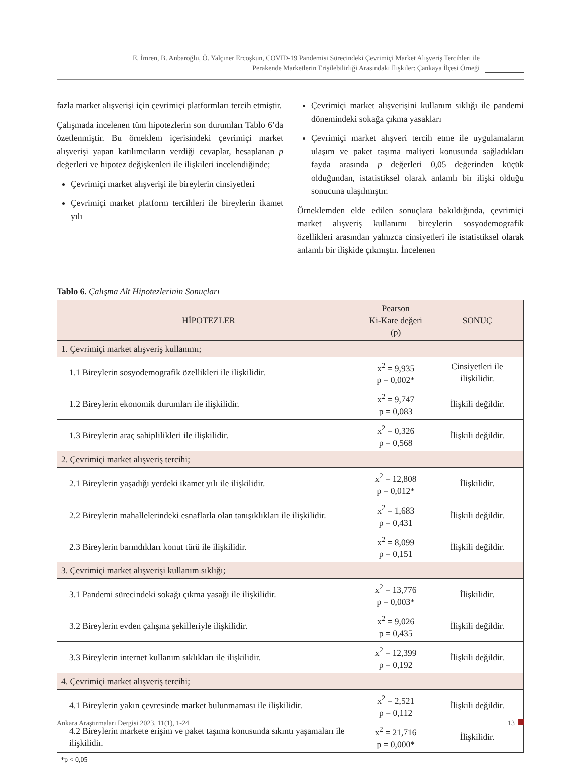E. İmren, B. Anbaroğlu, Ö. Yalçıner Ercoşkun, COVID-19 Pandemisi Sürecindeki Çevrimiçi Market Alışveriş Tercihleri ile
Perakende Marketlerin Erişilebilirliği Arasındaki İlişkiler: Çankaya İlçesi Örneği
fazla market alışverişi için çevrimiçi platformları tercih etmiştir.
Çalışmada incelenen tüm hipotezlerin son durumları Tablo 6’da özetlenmiştir. Bu örneklem içerisindeki çevrimiçi market alışverişi yapan katılımcıların verdiği cevaplar, hesaplanan p değerleri ve hipotez değişkenleri ile ilişkileri incelendiğinde;
Çevrimiçi market alışverişi ile bireylerin cinsiyetleri
Çevrimiçi market platform tercihleri ile bireylerin ikamet yılı
Çevrimiçi market alışverişini kullanım sıklığı ile pandemi dönemindeki sokağa çıkma yasakları
Çevrimiçi market alışveri tercih etme ile uygulamaların ulaşım ve paket taşıma maliyeti konusunda sağladıkları fayda arasında p değerleri 0,05 değerinden küçük olduğundan, istatistiksel olarak anlamlı bir ilişki olduğu sonucuna ulaşılmıştır.
Örneklemden elde edilen sonuçlara bakıldığında, çevrimiçi market alışveriş kullanımı bireylerin sosyodemografik özellikleri arasından yalnızca cinsiyetleri ile istatistiksel olarak anlamlı bir ilişkide çıkmıştır. İncelenen
Tablo 6. Çalışma Alt Hipotezlerinin Sonuçları
| HİPOTEZLER | Pearson Ki-Kare değeri (p) | SONUÇ |
| --- | --- | --- |
| 1. Çevrimiçi market alışveriş kullanımı; | | |
| 1.1 Bireylerin sosyodemografik özellikleri ile ilişkilidir. | x<sup>2</sup> = 9,935 p = 0,002* | Cinsiyetleri ile ilişkilidir. |
| 1.2 Bireylerin ekonomik durumları ile ilişkilidir. | x<sup>2</sup> = 9,747 p = 0,083 | İlişkili değildir. |
| 1.3 Bireylerin araç sahiplilikleri ile ilişkilidir. | x<sup>2</sup> = 0,326 p = 0,568 | İlişkili değildir. |
| 2. Çevrimiçi market alışveriş tercihi; | | |
| 2.1 Bireylerin yaşadığı yerdeki ikamet yılı ile ilişkilidir. | x<sup>2</sup> = 12,808 p = 0,012* | İlişkilidir. |
| 2.2 Bireylerin mahallelerindeki esnaflarla olan tanışıklıkları ile ilişkilidir. | x<sup>2</sup> = 1,683 p = 0,431 | İlişkili değildir. |
| 2.3 Bireylerin barındıkları konut türü ile ilişkilidir. | x<sup>2</sup> = 8,099 p = 0,151 | İlişkili değildir. |
| 3. Çevrimiçi market alışverişi kullanım sıklığı; | | |
| 3.1 Pandemi sürecindeki sokağı çıkma yasağı ile ilişkilidir. | x<sup>2</sup> = 13,776 p = 0,003* | İlişkilidir. |
| 3.2 Bireylerin evden çalışma şekilleriyle ilişkilidir. | x<sup>2</sup> = 9,026 p = 0,435 | İlişkili değildir. |
| 3.3 Bireylerin internet kullanım sıklıkları ile ilişkilidir. | x<sup>2</sup> = 12,399 p = 0,192 | İlişkili değildir. |
| 4. Çevrimiçi market alışveriş tercihi; | | |
| 4.1 Bireylerin yakın çevresinde market bulunmaması ile ilişkilidir. | x<sup>2</sup> = 2,521 p = 0,112 | İlişkili değildir. |
| 4.2 Bireylerin markete erişim ve paket taşıma konusunda sıkıntı yaşamaları ile ilişkilidir. | x<sup>2</sup> = 21,716 p = 0,000* | İlişkilidir. |
*p < 0,05
Ankara Araştırmaları Dergisi 2023, 11(1), 1-24 13